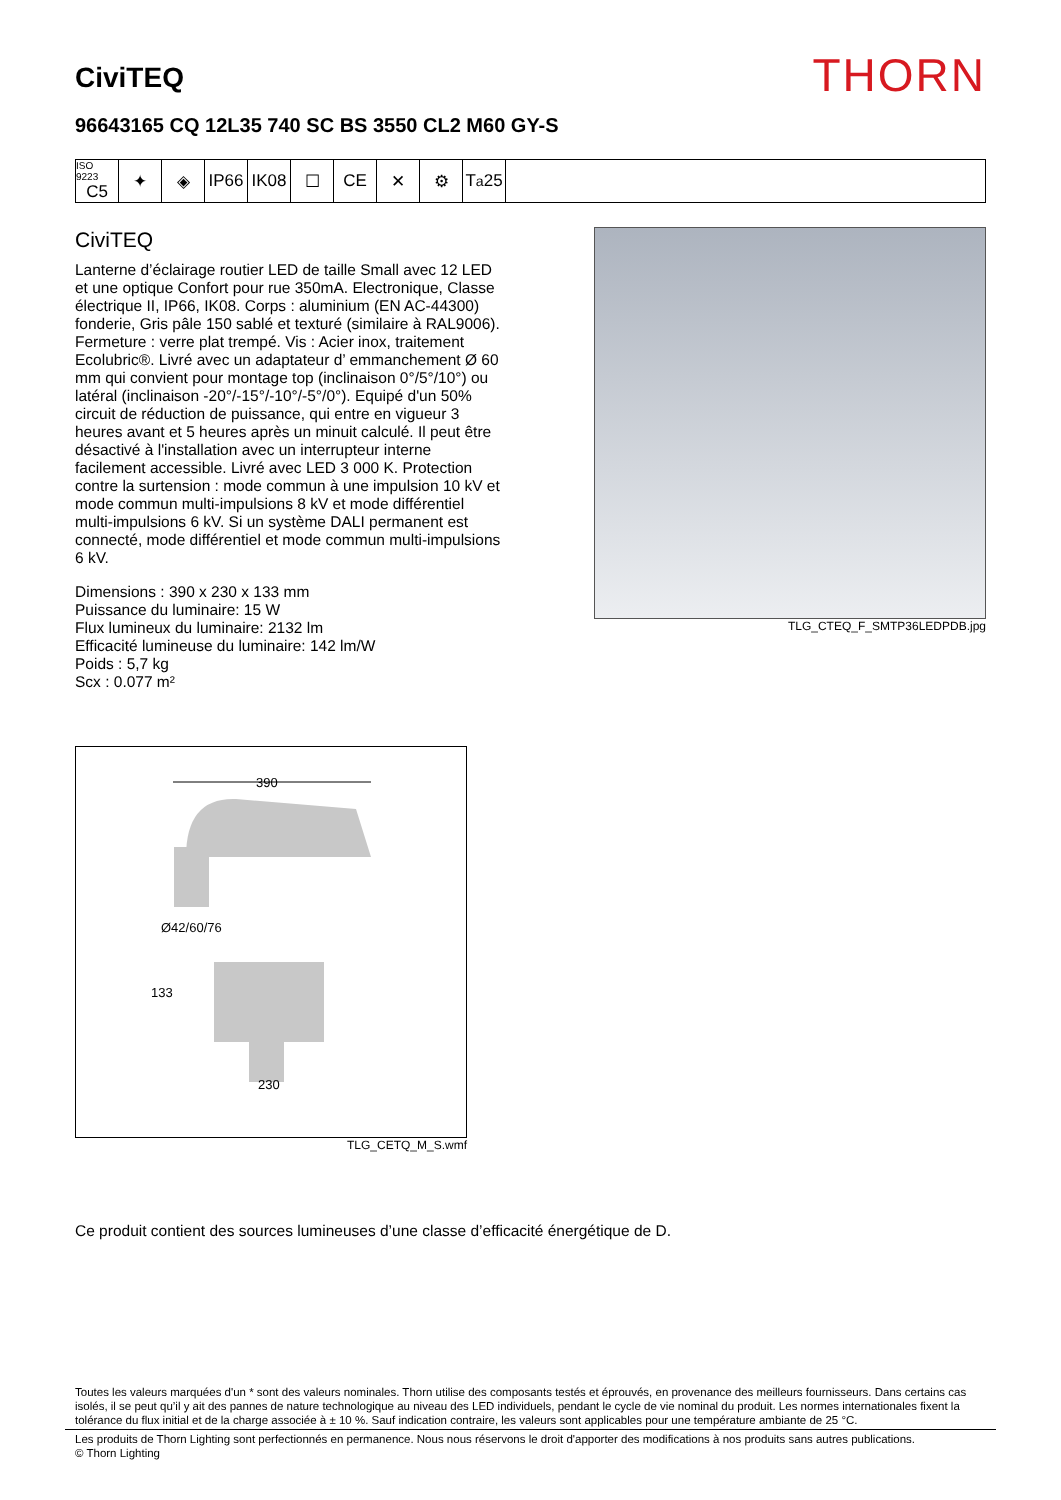CiviTEQ
THORN
96643165 CQ 12L35 740 SC BS 3550 CL2 M60 GY-S
ISO 9223
C5
✦ ◈ IP66 IK08 ☐ CE ✕ ⚙ T<sub>a</sub>25
CiviTEQ
Lanterne d’éclairage routier LED de taille Small avec 12 LED et une optique Confort pour rue 350mA. Electronique, Classe électrique II, IP66, IK08. Corps : aluminium (EN AC-44300) fonderie, Gris pâle 150 sablé et texturé (similaire à RAL9006). Fermeture : verre plat trempé. Vis : Acier inox, traitement Ecolubric®. Livré avec un adaptateur d’ emmanchement Ø 60 mm qui convient pour montage top (inclinaison 0°/5°/10°) ou latéral (inclinaison -20°/-15°/-10°/-5°/0°). Equipé d'un 50% circuit de réduction de puissance, qui entre en vigueur 3 heures avant et 5 heures après un minuit calculé. Il peut être désactivé à l'installation avec un interrupteur interne facilement accessible. Livré avec LED 3 000 K. Protection contre la surtension : mode commun à une impulsion 10 kV et mode commun multi-impulsions 8 kV et mode différentiel multi-impulsions 6 kV. Si un système DALI permanent est connecté, mode différentiel et mode commun multi-impulsions 6 kV.
Dimensions : 390 x 230 x 133 mm
Puissance du luminaire: 15 W
Flux lumineux du luminaire: 2132 lm
Efficacité lumineuse du luminaire: 142 lm/W
Poids : 5,7 kg
Scx : 0.077 m²
TLG_CTEQ_F_SMTP36LEDPDB.jpg
390
Ø42/60/76
133
230
TLG_CETQ_M_S.wmf
Ce produit contient des sources lumineuses d’une classe d’efficacité énergétique de D.
Toutes les valeurs marquées d'un * sont des valeurs nominales. Thorn utilise des composants testés et éprouvés, en provenance des meilleurs fournisseurs. Dans certains cas isolés, il se peut qu’il y ait des pannes de nature technologique au niveau des LED individuels, pendant le cycle de vie nominal du produit. Les normes internationales fixent la tolérance du flux initial et de la charge associée à ± 10 %. Sauf indication contraire, les valeurs sont applicables pour une température ambiante de 25 °C.
Les produits de Thorn Lighting sont perfectionnés en permanence. Nous nous réservons le droit d'apporter des modifications à nos produits sans autres publications.
© Thorn Lighting